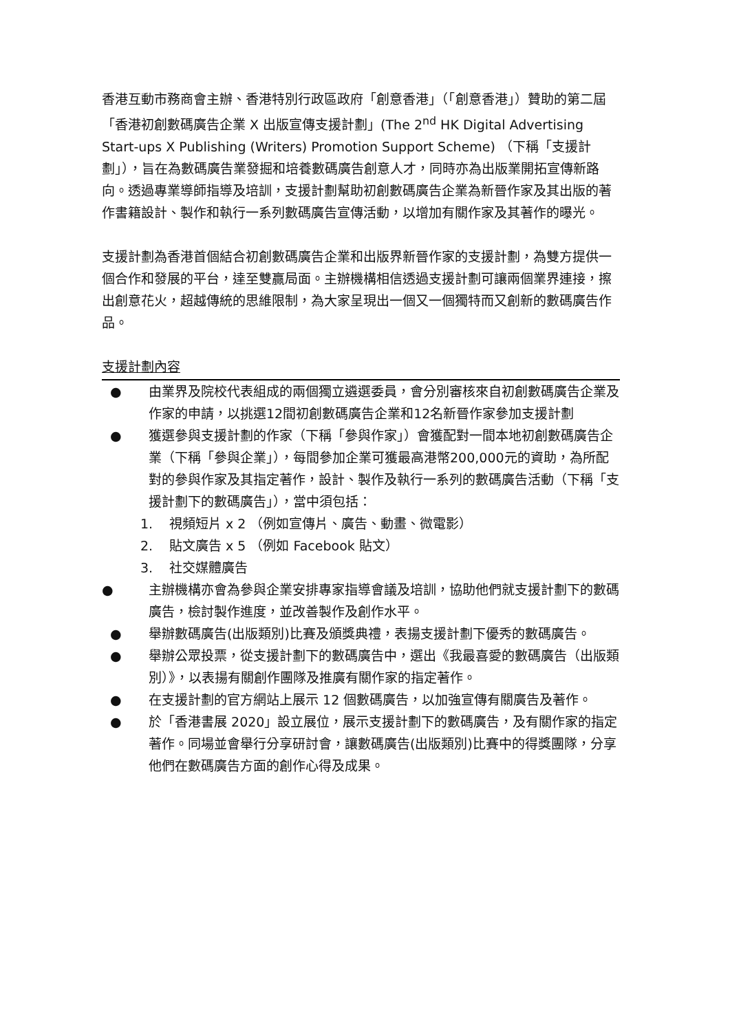香港互動市務商會主辦、香港特別行政區政府「創意香港」（「創意香港」）贊助的第二屆「香港初創數碼廣告企業 X 出版宣傳支援計劃」(The 2<sup>nd</sup> HK Digital Advertising Start-ups X Publishing (Writers) Promotion Support Scheme) （下稱「支援計劃」），旨在為數碼廣告業發掘和培養數碼廣告創意人才，同時亦為出版業開拓宣傳新路向。透過專業導師指導及培訓，支援計劃幫助初創數碼廣告企業為新晉作家及其出版的著作書籍設計、製作和執行一系列數碼廣告宣傳活動，以增加有關作家及其著作的曝光。
支援計劃為香港首個結合初創數碼廣告企業和出版界新晉作家的支援計劃，為雙方提供一個合作和發展的平台，達至雙贏局面。主辦機構相信透過支援計劃可讓兩個業界連接，擦出創意花火，超越傳統的思維限制，為大家呈現出一個又一個獨特而又創新的數碼廣告作品。
支援計劃內容
● 由業界及院校代表組成的兩個獨立遴選委員，會分別審核來自初創數碼廣告企業及作家的申請，以挑選12間初創數碼廣告企業和12名新晉作家參加支援計劃
● 獲選參與支援計劃的作家（下稱「參與作家」）會獲配對一間本地初創數碼廣告企業（下稱「參與企業」），每間參加企業可獲最高港幣200,000元的資助，為所配對的參與作家及其指定著作，設計、製作及執行一系列的數碼廣告活動（下稱「支援計劃下的數碼廣告」），當中須包括：
1. 視頻短片 x 2 （例如宣傳片、廣告、動畫、微電影）
2. 貼文廣告 x 5 （例如 Facebook 貼文）
3. 社交媒體廣告
● 主辦機構亦會為參與企業安排專家指導會議及培訓，協助他們就支援計劃下的數碼廣告，檢討製作進度，並改善製作及創作水平。
● 舉辦數碼廣告(出版類別)比賽及頒獎典禮，表揚支援計劃下優秀的數碼廣告。
● 舉辦公眾投票，從支援計劃下的數碼廣告中，選出《我最喜愛的數碼廣告（出版類別）》，以表揚有關創作團隊及推廣有關作家的指定著作。
● 在支援計劃的官方網站上展示 12 個數碼廣告，以加強宣傳有關廣告及著作。
● 於「香港書展 2020」設立展位，展示支援計劃下的數碼廣告，及有關作家的指定著作。同場並會舉行分享研討會，讓數碼廣告(出版類別)比賽中的得獎團隊，分享他們在數碼廣告方面的創作心得及成果。